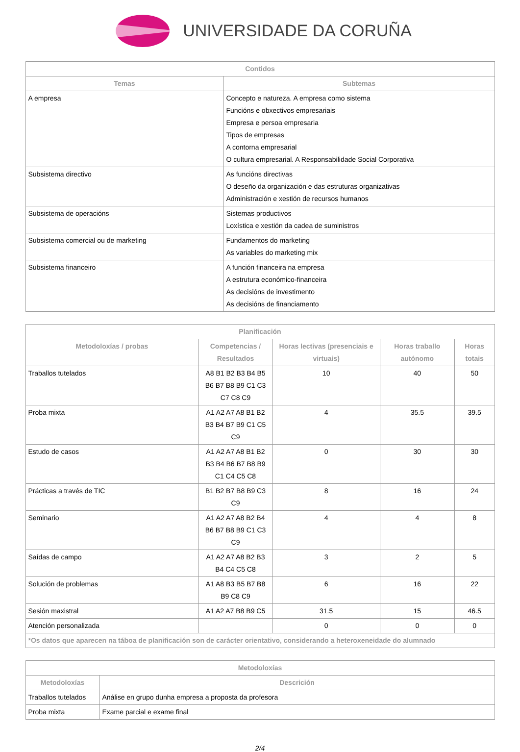UNIVERSIDADE DA CORUÑA
| Contidos | |
| --- | --- |
| Temas | Subtemas |
| A empresa | Concepto e natureza. A empresa como sistema Funcións e obxectivos empresariais Empresa e persoa empresaria Tipos de empresas A contorna empresarial O cultura empresarial. A Responsabilidade Social Corporativa |
| Subsistema directivo | As funcións directivas O deseño da organización e das estruturas organizativas Administración e xestión de recursos humanos |
| Subsistema de operacións | Sistemas productivos Loxística e xestión da cadea de suministros |
| Subsistema comercial ou de marketing | Fundamentos do marketing As variables do marketing mix |
| Subsistema financeiro | A función financeira na empresa A estrutura económico-financeira As decisións de investimento As decisións de financiamento |
| Planificación | | | | |
| --- | --- | --- | --- | --- |
| Metodoloxías / probas | Competencias / Resultados | Horas lectivas (presenciais e virtuais) | Horas traballo autónomo | Horas totais |
| Traballos tutelados | A8 B1 B2 B3 B4 B5 B6 B7 B8 B9 C1 C3 C7 C8 C9 | 10 | 40 | 50 |
| Proba mixta | A1 A2 A7 A8 B1 B2 B3 B4 B7 B9 C1 C5 C9 | 4 | 35.5 | 39.5 |
| Estudo de casos | A1 A2 A7 A8 B1 B2 B3 B4 B6 B7 B8 B9 C1 C4 C5 C8 | 0 | 30 | 30 |
| Prácticas a través de TIC | B1 B2 B7 B8 B9 C3 C9 | 8 | 16 | 24 |
| Seminario | A1 A2 A7 A8 B2 B4 B6 B7 B8 B9 C1 C3 C9 | 4 | 4 | 8 |
| Saídas de campo | A1 A2 A7 A8 B2 B3 B4 C4 C5 C8 | 3 | 2 | 5 |
| Solución de problemas | A1 A8 B3 B5 B7 B8 B9 C8 C9 | 6 | 16 | 22 |
| Sesión maxistral | A1 A2 A7 B8 B9 C5 | 31.5 | 15 | 46.5 |
| Atención personalizada | | 0 | 0 | 0 |
| *Os datos que aparecen na táboa de planificación son de carácter orientativo, considerando a heteroxeneidade do alumnado | | | | |
| Metodoloxías | |
| --- | --- |
| Metodoloxías | Descrición |
| Traballos tutelados | Análise en grupo dunha empresa a proposta da profesora |
| Proba mixta | Exame parcial e exame final |
2/4